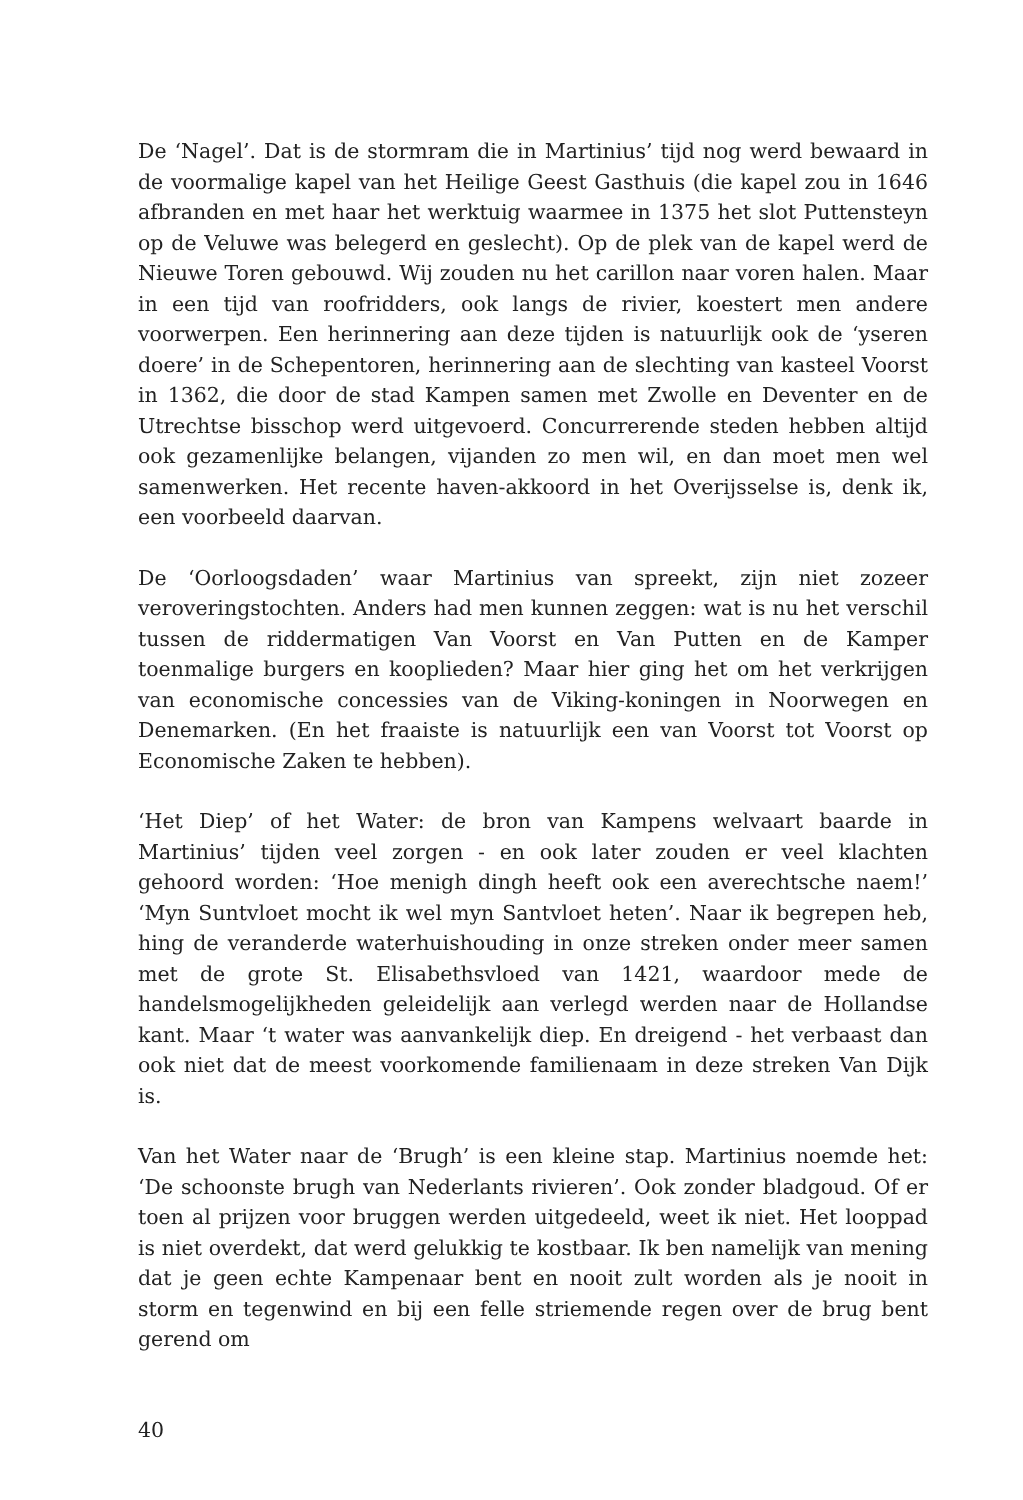De ‘Nagel’. Dat is de stormram die in Martinius’ tijd nog werd bewaard in de voormalige kapel van het Heilige Geest Gasthuis (die kapel zou in 1646 afbranden en met haar het werktuig waarmee in 1375 het slot Puttensteyn op de Veluwe was belegerd en geslecht). Op de plek van de kapel werd de Nieuwe Toren gebouwd. Wij zouden nu het carillon naar voren halen. Maar in een tijd van roofridders, ook langs de rivier, koestert men andere voorwerpen. Een herinnering aan deze tijden is natuurlijk ook de ‘yseren doere’ in de Schepentoren, herinnering aan de slechting van kasteel Voorst in 1362, die door de stad Kampen samen met Zwolle en Deventer en de Utrechtse bisschop werd uitgevoerd. Concurrerende steden hebben altijd ook gezamenlijke belangen, vijanden zo men wil, en dan moet men wel samenwerken. Het recente haven-akkoord in het Overijsselse is, denk ik, een voorbeeld daarvan.
De ‘Oorloogsdaden’ waar Martinius van spreekt, zijn niet zozeer veroveringstochten. Anders had men kunnen zeggen: wat is nu het verschil tussen de riddermatigen Van Voorst en Van Putten en de Kamper toenmalige burgers en kooplieden? Maar hier ging het om het verkrijgen van economische concessies van de Viking-koningen in Noorwegen en Denemarken. (En het fraaiste is natuurlijk een van Voorst tot Voorst op Economische Zaken te hebben).
‘Het Diep’ of het Water: de bron van Kampens welvaart baarde in Martinius’ tijden veel zorgen - en ook later zouden er veel klachten gehoord worden: ‘Hoe menigh dingh heeft ook een averechtsche naem!’ ‘Myn Suntvloet mocht ik wel myn Santvloet heten’. Naar ik begrepen heb, hing de veranderde waterhuishouding in onze streken onder meer samen met de grote St. Elisabethsvloed van 1421, waardoor mede de handelsmogelijkheden geleidelijk aan verlegd werden naar de Hollandse kant. Maar ‘t water was aanvankelijk diep. En dreigend - het verbaast dan ook niet dat de meest voorkomende familienaam in deze streken Van Dijk is.
Van het Water naar de ‘Brugh’ is een kleine stap. Martinius noemde het: ‘De schoonste brugh van Nederlants rivieren’. Ook zonder bladgoud. Of er toen al prijzen voor bruggen werden uitgedeeld, weet ik niet. Het looppad is niet overdekt, dat werd gelukkig te kostbaar. Ik ben namelijk van mening dat je geen echte Kampenaar bent en nooit zult worden als je nooit in storm en tegenwind en bij een felle striemende regen over de brug bent gerend om
40